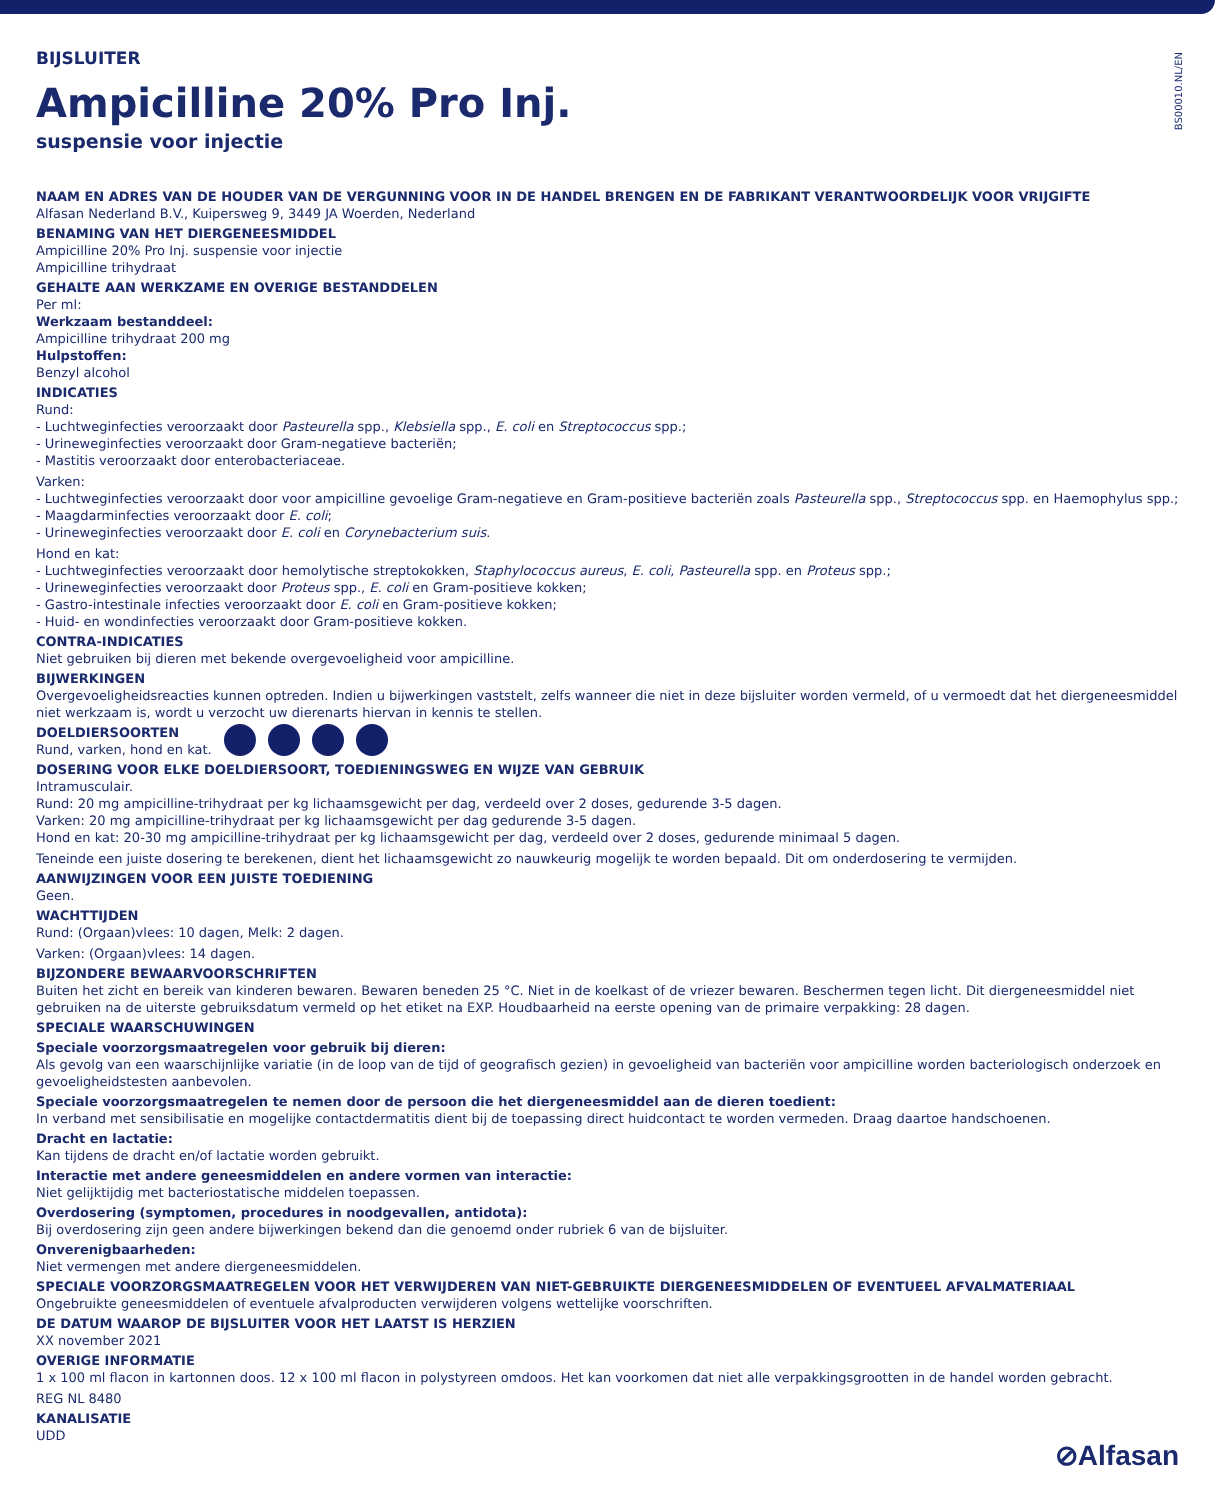BS00010.NL/EN
BIJSLUITER
Ampicilline 20% Pro Inj.
suspensie voor injectie
NAAM EN ADRES VAN DE HOUDER VAN DE VERGUNNING VOOR IN DE HANDEL BRENGEN EN DE FABRIKANT VERANTWOORDELIJK VOOR VRIJGIFTE
Alfasan Nederland B.V., Kuipersweg 9, 3449 JA Woerden, Nederland
BENAMING VAN HET DIERGENEESMIDDEL
Ampicilline 20% Pro Inj. suspensie voor injectie
Ampicilline trihydraat
GEHALTE AAN WERKZAME EN OVERIGE BESTANDDELEN
Per ml:
Werkzaam bestanddeel:
Ampicilline trihydraat 200 mg
Hulpstoffen:
Benzyl alcohol
INDICATIES
Rund:
- Luchtweginfecties veroorzaakt door Pasteurella spp., Klebsiella spp., E. coli en Streptococcus spp.;
- Urineweginfecties veroorzaakt door Gram-negatieve bacteriën;
- Mastitis veroorzaakt door enterobacteriaceae.
Varken:
- Luchtweginfecties veroorzaakt door voor ampicilline gevoelige Gram-negatieve en Gram-positieve bacteriën zoals Pasteurella spp., Streptococcus spp. en Haemophylus spp.;
- Maagdarminfecties veroorzaakt door E. coli;
- Urineweginfecties veroorzaakt door E. coli en Corynebacterium suis.
Hond en kat:
- Luchtweginfecties veroorzaakt door hemolytische streptokokken, Staphylococcus aureus, E. coli, Pasteurella spp. en Proteus spp.;
- Urineweginfecties veroorzaakt door Proteus spp., E. coli en Gram-positieve kokken;
- Gastro-intestinale infecties veroorzaakt door E. coli en Gram-positieve kokken;
- Huid- en wondinfecties veroorzaakt door Gram-positieve kokken.
CONTRA-INDICATIES
Niet gebruiken bij dieren met bekende overgevoeligheid voor ampicilline.
BIJWERKINGEN
Overgevoeligheidsreacties kunnen optreden. Indien u bijwerkingen vaststelt, zelfs wanneer die niet in deze bijsluiter worden vermeld, of u vermoedt dat het diergeneesmiddel niet werkzaam is, wordt u verzocht uw dierenarts hiervan in kennis te stellen.
DOELDIERSOORTEN
Rund, varken, hond en kat.
DOSERING VOOR ELKE DOELDIERSOORT, TOEDIENINGSWEG EN WIJZE VAN GEBRUIK
Intramusculair.
Rund: 20 mg ampicilline-trihydraat per kg lichaamsgewicht per dag, verdeeld over 2 doses, gedurende 3-5 dagen.
Varken: 20 mg ampicilline-trihydraat per kg lichaamsgewicht per dag gedurende 3-5 dagen.
Hond en kat: 20-30 mg ampicilline-trihydraat per kg lichaamsgewicht per dag, verdeeld over 2 doses, gedurende minimaal 5 dagen.
Teneinde een juiste dosering te berekenen, dient het lichaamsgewicht zo nauwkeurig mogelijk te worden bepaald. Dit om onderdosering te vermijden.
AANWIJZINGEN VOOR EEN JUISTE TOEDIENING
Geen.
WACHTTIJDEN
Rund: (Orgaan)vlees: 10 dagen, Melk: 2 dagen.
Varken: (Orgaan)vlees: 14 dagen.
BIJZONDERE BEWAARVOORSCHRIFTEN
Buiten het zicht en bereik van kinderen bewaren. Bewaren beneden 25 °C. Niet in de koelkast of de vriezer bewaren. Beschermen tegen licht. Dit diergeneesmiddel niet gebruiken na de uiterste gebruiksdatum vermeld op het etiket na EXP. Houdbaarheid na eerste opening van de primaire verpakking: 28 dagen.
SPECIALE WAARSCHUWINGEN
Speciale voorzorgsmaatregelen voor gebruik bij dieren:
Als gevolg van een waarschijnlijke variatie (in de loop van de tijd of geografisch gezien) in gevoeligheid van bacteriën voor ampicilline worden bacteriologisch onderzoek en gevoeligheidstesten aanbevolen.
Speciale voorzorgsmaatregelen te nemen door de persoon die het diergeneesmiddel aan de dieren toedient:
In verband met sensibilisatie en mogelijke contactdermatitis dient bij de toepassing direct huidcontact te worden vermeden. Draag daartoe handschoenen.
Dracht en lactatie:
Kan tijdens de dracht en/of lactatie worden gebruikt.
Interactie met andere geneesmiddelen en andere vormen van interactie:
Niet gelijktijdig met bacteriostatische middelen toepassen.
Overdosering (symptomen, procedures in noodgevallen, antidota):
Bij overdosering zijn geen andere bijwerkingen bekend dan die genoemd onder rubriek 6 van de bijsluiter.
Onverenigbaarheden:
Niet vermengen met andere diergeneesmiddelen.
SPECIALE VOORZORGSMAATREGELEN VOOR HET VERWIJDEREN VAN NIET-GEBRUIKTE DIERGENEESMIDDELEN OF EVENTUEEL AFVALMATERIAAL
Ongebruikte geneesmiddelen of eventuele afvalproducten verwijderen volgens wettelijke voorschriften.
DE DATUM WAAROP DE BIJSLUITER VOOR HET LAATST IS HERZIEN
XX november 2021
OVERIGE INFORMATIE
1 x 100 ml flacon in kartonnen doos. 12 x 100 ml flacon in polystyreen omdoos. Het kan voorkomen dat niet alle verpakkingsgrootten in de handel worden gebracht.
REG NL 8480
KANALISATIE
UDD
⊘Alfasan